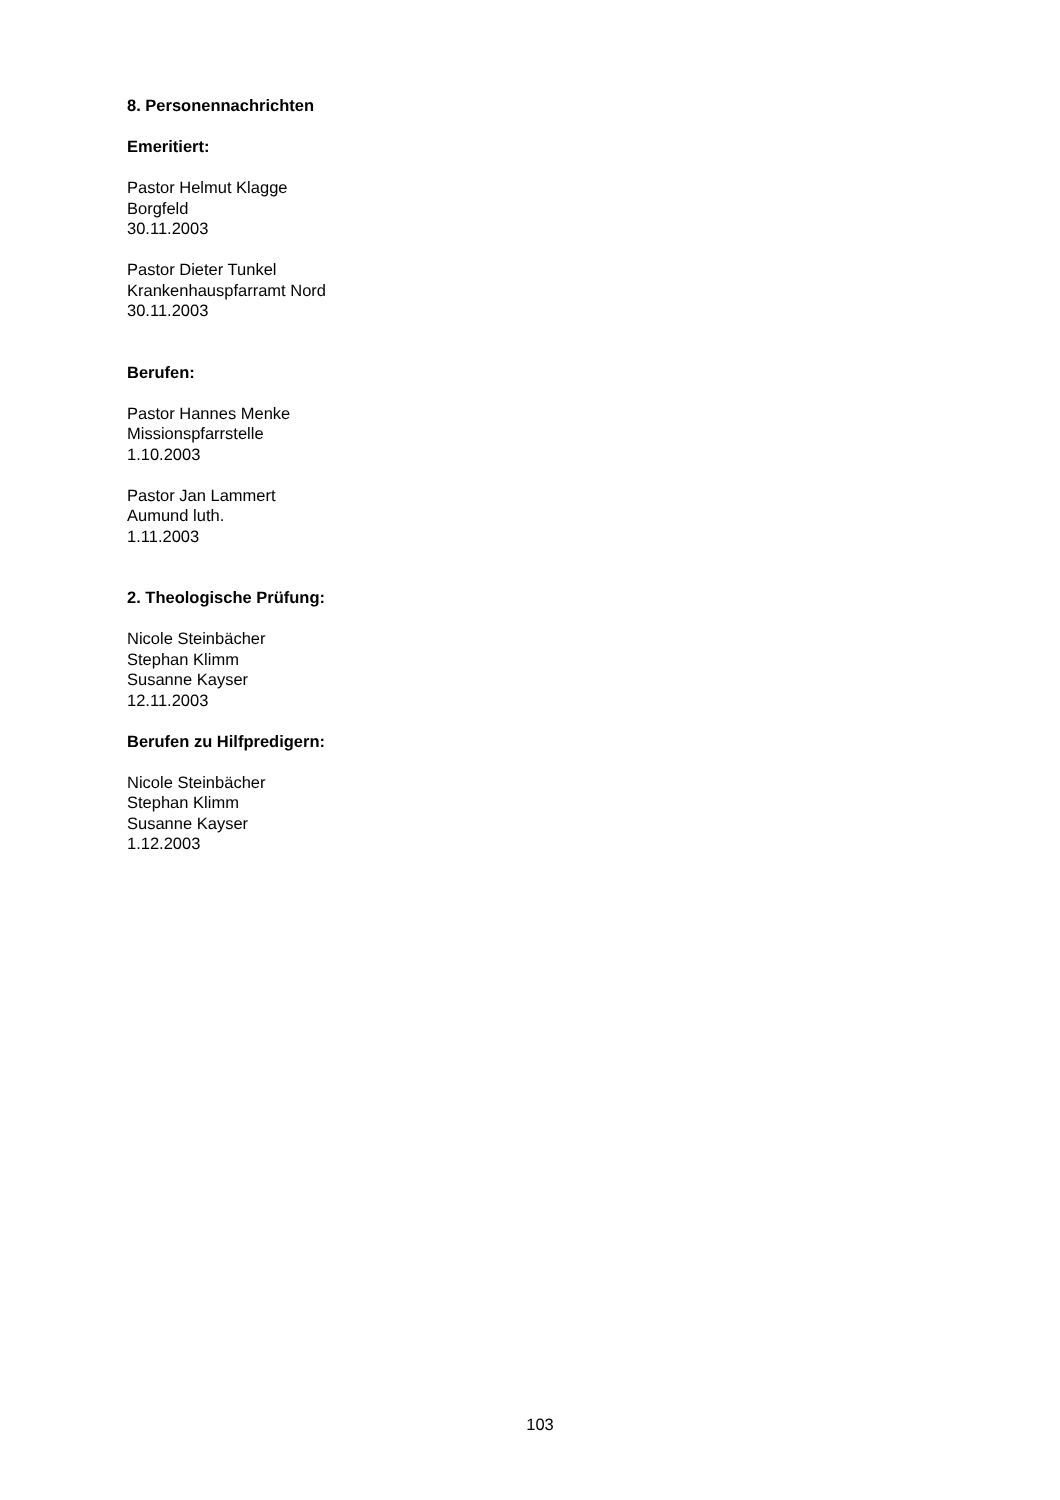8. Personennachrichten
Emeritiert:
Pastor Helmut Klagge
Borgfeld
30.11.2003
Pastor Dieter Tunkel
Krankenhauspfarramt Nord
30.11.2003
Berufen:
Pastor Hannes Menke
Missionspfarrstelle
1.10.2003
Pastor Jan Lammert
Aumund luth.
1.11.2003
2. Theologische Prüfung:
Nicole Steinbächer
Stephan Klimm
Susanne Kayser
12.11.2003
Berufen zu Hilfpredigern:
Nicole Steinbächer
Stephan Klimm
Susanne Kayser
1.12.2003
103